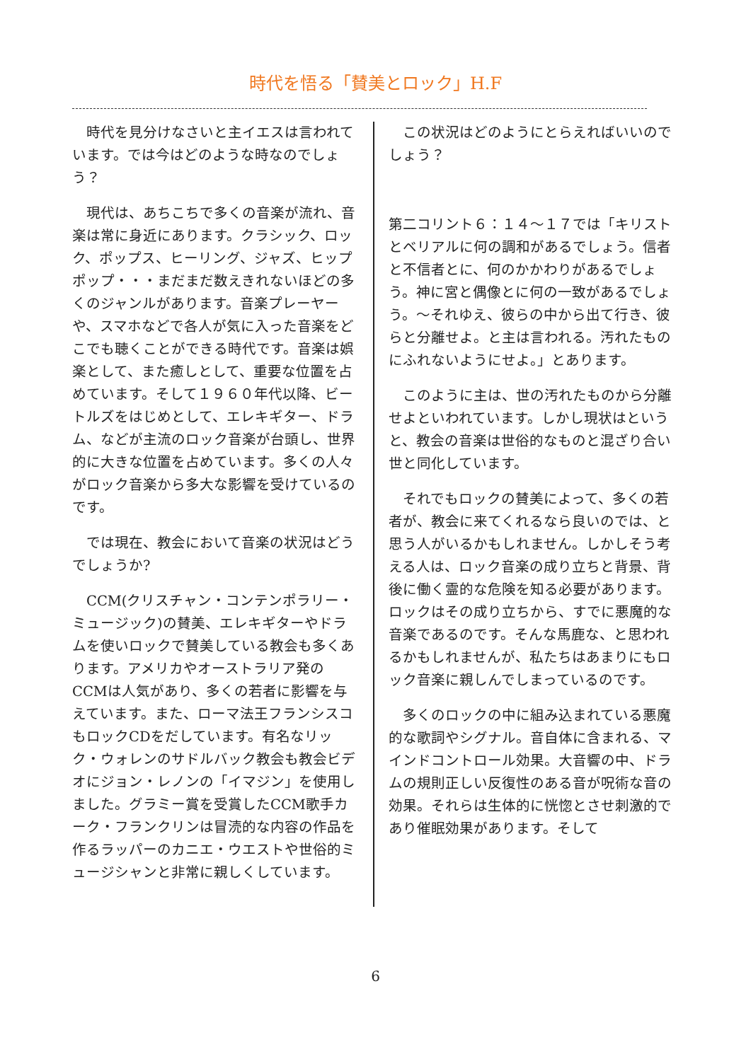時代を悟る「賛美とロック」H.F
　時代を見分けなさいと主イエスは言われています。では今はどのような時なのでしょう？
　現代は、あちこちで多くの音楽が流れ、音楽は常に身近にあります。クラシック、ロック、ポップス、ヒーリング、ジャズ、ヒップポップ・・・まだまだ数えきれないほどの多くのジャンルがあります。音楽プレーヤーや、スマホなどで各人が気に入った音楽をどこでも聴くことができる時代です。音楽は娯楽として、また癒しとして、重要な位置を占めています。そして１９６０年代以降、ビートルズをはじめとして、エレキギター、ドラム、などが主流のロック音楽が台頭し、世界的に大きな位置を占めています。多くの人々がロック音楽から多大な影響を受けているのです。
　では現在、教会において音楽の状況はどうでしょうか?
　CCM(クリスチャン・コンテンポラリー・ミュージック)の賛美、エレキギターやドラムを使いロックで賛美している教会も多くあります。アメリカやオーストラリア発のCCMは人気があり、多くの若者に影響を与えています。また、ローマ法王フランシスコもロックCDをだしています。有名なリック・ウォレンのサドルバック教会も教会ビデオにジョン・レノンの「イマジン」を使用しました。グラミー賞を受賞したCCM歌手カーク・フランクリンは冒涜的な内容の作品を作るラッパーのカニエ・ウエストや世俗的ミュージシャンと非常に親しくしています。
　この状況はどのようにとらえればいいのでしょう？
第二コリント６：１４～１７では「キリストとベリアルに何の調和があるでしょう。信者と不信者とに、何のかかわりがあるでしょう。神に宮と偶像とに何の一致があるでしょう。～それゆえ、彼らの中から出て行き、彼らと分離せよ。と主は言われる。汚れたものにふれないようにせよ。」とあります。
　このように主は、世の汚れたものから分離せよといわれています。しかし現状はというと、教会の音楽は世俗的なものと混ざり合い世と同化しています。
　それでもロックの賛美によって、多くの若者が、教会に来てくれるなら良いのでは、と思う人がいるかもしれません。しかしそう考える人は、ロック音楽の成り立ちと背景、背後に働く霊的な危険を知る必要があります。ロックはその成り立ちから、すでに悪魔的な音楽であるのです。そんな馬鹿な、と思われるかもしれませんが、私たちはあまりにもロック音楽に親しんでしまっているのです。
　多くのロックの中に組み込まれている悪魔的な歌詞やシグナル。音自体に含まれる、マインドコントロール効果。大音響の中、ドラムの規則正しい反復性のある音が呪術な音の効果。それらは生体的に恍惚とさせ刺激的であり催眠効果があります。そして
6